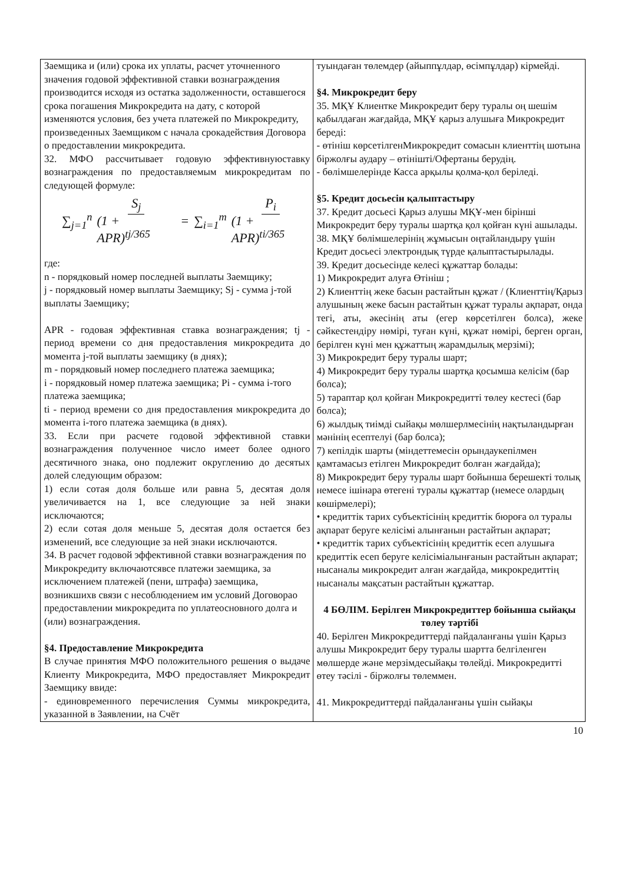| Заемщика и (или) срока их уплаты, расчет уточненного значения годовой эффективной ставки вознаграждения производится исходя из остатка задолженности, оставшегося срока погашения Микрокредита на дату, с которой изменяются условия, без учета платежей по Микрокредиту, произведенных Заемщиком с начала срокадействия Договора о предоставлении микрокредита. 32. МФО рассчитывает годовую эффективнуюставку вознаграждения по предоставляемым микрокредитам по следующей формуле: ∑<sub>j=1</sub><sup>n</sup> S<sub>j</sub> (1 + APR)<sup>tj/365</sup> = ∑<sub>i=1</sub><sup>m</sup> P<sub>i</sub> (1 + APR)<sup>ti/365</sup> где: n - порядковый номер последней выплаты Заемщику; j - порядковый номер выплаты Заемщику; Sj - сумма j-той выплаты Заемщику; APR - годовая эффективная ставка вознаграждения; tj - период времени со дня предоставления микрокредита до момента j-той выплаты заемщику (в днях); m - порядковый номер последнего платежа заемщика; i - порядковый номер платежа заемщика; Pi - сумма i-того платежа заемщика; ti - период времени со дня предоставления микрокредита до момента i-того платежа заемщика (в днях). 33. Если при расчете годовой эффективной ставки вознаграждения полученное число имеет более одного десятичного знака, оно подлежит округлению до десятых долей следующим образом: 1) если сотая доля больше или равна 5, десятая доля увеличивается на 1, все следующие за ней знаки исключаются; 2) если сотая доля меньше 5, десятая доля остается без изменений, все следующие за ней знаки исключаются. 34. В расчет годовой эффективной ставки вознаграждения по Микрокредиту включаютсявсе платежи заемщика, за исключением платежей (пени, штрафа) заемщика, возникшихв связи с несоблюдением им условий Договорао предоставлении микрокредита по уплатеосновного долга и (или) вознаграждения. §4. Предоставление Микрокредита В случае принятия МФО положительного решения о выдаче Клиенту Микрокредита, МФО предоставляет Микрокредит Заемщику ввиде: - единовременного перечисления Суммы микрокредита, указанной в Заявлении, на Счёт | туындаған төлемдер (айыппұлдар, өсімпұлдар) кірмейді. §4. Микрокредит беру 35. МҚҰ Клиентке Микрокредит беру туралы оң шешім қабылдаған жағдайда, МҚҰ қарыз алушыға Микрокредит береді: - өтініш көрсетілгенМикрокредит сомасын клиенттің шотына біржолғы аудару – өтінішті/Офертаны берудің. - бөлімшелерінде Касса арқылы қолма-қол беріледі. §5. Кредит досьесін қалыптастыру 37. Кредит досьесі Қарыз алушы МҚҰ-мен бірінші Микрокредит беру туралы шартқа қол қойған күні ашылады. 38. МҚҰ бөлімшелерінің жұмысын оңтайландыру үшін Кредит досьесі электрондық түрде қалыптастырылады. 39. Кредит досьесінде келесі құжаттар болады: 1) Микрокредит алуға Өтініш ; 2) Клиенттің жеке басын растайтын құжат / (Клиенттің/Қарыз алушының жеке басын растайтын құжат туралы ақпарат, онда тегі, аты, әкесінің аты (егер көрсетілген болса), жеке сәйкестендіру нөмірі, туған күні, құжат нөмірі, берген орган, берілген күні мен құжаттың жарамдылық мерзімі); 3) Микрокредит беру туралы шарт; 4) Микрокредит беру туралы шартқа қосымша келісім (бар болса); 5) тараптар қол қойған Микрокредитті төлеу кестесі (бар болса); 6) жылдық тиімді сыйақы мөлшерлмесінің нақтыландырған мәнінің есептелуі (бар болса); 7) кепілдік шарты (міндеттемесін орындаукепілмен қамтамасыз етілген Микрокредит болған жағдайда); 8) Микрокредит беру туралы шарт бойынша берешекті толық немесе ішінара өтегені туралы құжаттар (немесе олардың көшірмелері); • кредиттік тарих субъектісінің кредиттік бюроға ол туралы ақпарат беруге келісімі алынғанын растайтын ақпарат; • кредиттік тарих субъектісінің кредиттік есеп алушыға кредиттік есеп беруге келісіміалынғанын растайтын ақпарат; нысаналы микрокредит алған жағдайда, микрокредиттің нысаналы мақсатын растайтын құжаттар. 4 БӨЛІМ. Берілген Микрокредиттер бойынша сыйақы төлеу тәртібі 40. Берілген Микрокредиттерді пайдаланғаны үшін Қарыз алушы Микрокредит беру туралы шартта белгіленген мөлшерде және мерзімдесыйақы төлейді. Микрокредитті өтеу тәсілі - біржолғы төлеммен. 41. Микрокредиттерді пайдаланғаны үшін сыйақы |
10